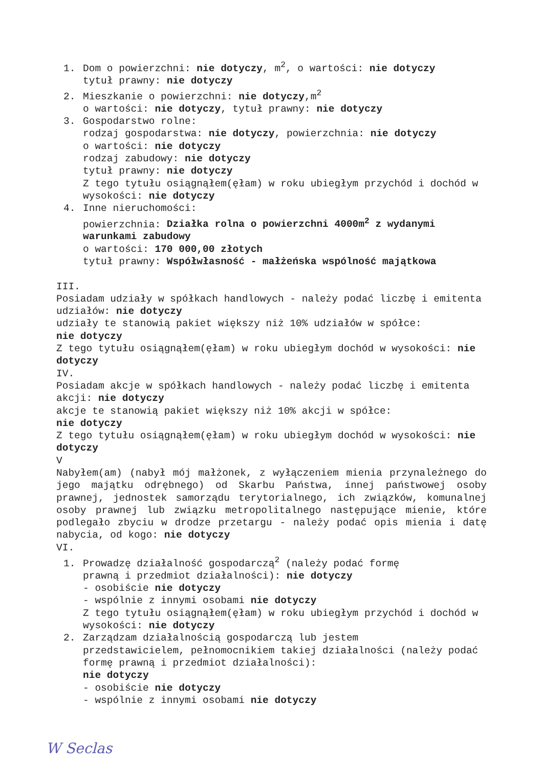1. Dom o powierzchni: nie dotyczy, m<sup>2</sup>, o wartości: nie dotyczy
tytuł prawny: nie dotyczy
2. Mieszkanie o powierzchni: nie dotyczy,m<sup>2</sup>
o wartości: nie dotyczy, tytuł prawny: nie dotyczy
3. Gospodarstwo rolne:
rodzaj gospodarstwa: nie dotyczy, powierzchnia: nie dotyczy
o wartości: nie dotyczy
rodzaj zabudowy: nie dotyczy
tytuł prawny: nie dotyczy
Z tego tytułu osiągnąłem(ęłam) w roku ubiegłym przychód i dochód w wysokości: nie dotyczy
4. Inne nieruchomości:
powierzchnia: Działka rolna o powierzchni 4000m<sup>2</sup> z wydanymi warunkami zabudowy
o wartości: 170 000,00 złotych
tytuł prawny: Współwłasność - małżeńska wspólność majątkowa
III.
Posiadam udziały w spółkach handlowych - należy podać liczbę i emitenta udziałów: nie dotyczy
udziały te stanowią pakiet większy niż 10% udziałów w spółce:
nie dotyczy
Z tego tytułu osiągnąłem(ęłam) w roku ubiegłym dochód w wysokości: nie dotyczy
IV.
Posiadam akcje w spółkach handlowych - należy podać liczbę i emitenta akcji: nie dotyczy
akcje te stanowią pakiet większy niż 10% akcji w spółce:
nie dotyczy
Z tego tytułu osiągnąłem(ęłam) w roku ubiegłym dochód w wysokości: nie dotyczy
V
Nabyłem(am) (nabył mój małżonek, z wyłączeniem mienia przynależnego do jego majątku odrębnego) od Skarbu Państwa, innej państwowej osoby prawnej, jednostek samorządu terytorialnego, ich związków, komunalnej osoby prawnej lub związku metropolitalnego następujące mienie, które podlegało zbyciu w drodze przetargu - należy podać opis mienia i datę nabycia, od kogo: nie dotyczy
VI.
1. Prowadzę działalność gospodarczą<sup>2</sup> (należy podać formę
prawną i przedmiot działalności): nie dotyczy
- osobiście nie dotyczy
- wspólnie z innymi osobami nie dotyczy
Z tego tytułu osiągnąłem(ęłam) w roku ubiegłym przychód i dochód w wysokości: nie dotyczy
2. Zarządzam działalnością gospodarczą lub jestem
przedstawicielem, pełnomocnikiem takiej działalności (należy podać formę prawną i przedmiot działalności):
nie dotyczy
- osobiście nie dotyczy
- wspólnie z innymi osobami nie dotyczy
W Seclas